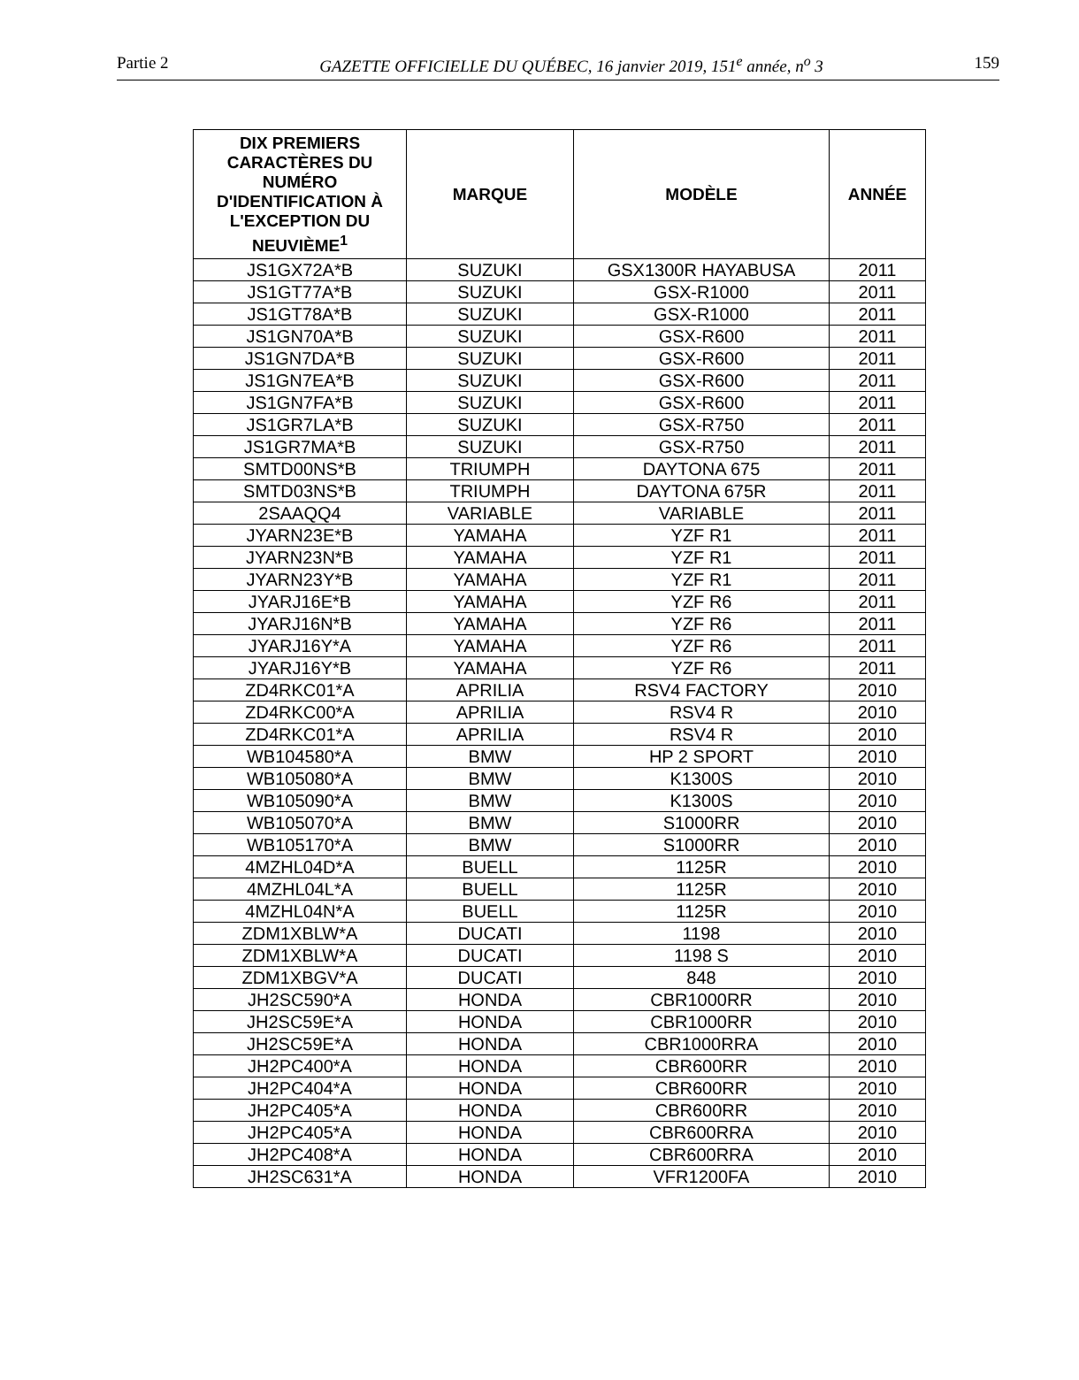Partie 2 GAZETTE OFFICIELLE DU QUÉBEC, 16 janvier 2019, 151<sup>e</sup> année, n<sup>o</sup> 3 159
| DIX PREMIERS CARACTÈRES DU NUMÉRO D'IDENTIFICATION À L'EXCEPTION DU NEUVIÈME<sup>1</sup> | MARQUE | MODÈLE | ANNÉE |
| --- | --- | --- | --- |
| JS1GX72A*B | SUZUKI | GSX1300R HAYABUSA | 2011 |
| JS1GT77A*B | SUZUKI | GSX-R1000 | 2011 |
| JS1GT78A*B | SUZUKI | GSX-R1000 | 2011 |
| JS1GN70A*B | SUZUKI | GSX-R600 | 2011 |
| JS1GN7DA*B | SUZUKI | GSX-R600 | 2011 |
| JS1GN7EA*B | SUZUKI | GSX-R600 | 2011 |
| JS1GN7FA*B | SUZUKI | GSX-R600 | 2011 |
| JS1GR7LA*B | SUZUKI | GSX-R750 | 2011 |
| JS1GR7MA*B | SUZUKI | GSX-R750 | 2011 |
| SMTD00NS*B | TRIUMPH | DAYTONA 675 | 2011 |
| SMTD03NS*B | TRIUMPH | DAYTONA 675R | 2011 |
| 2SAAQQ4 | VARIABLE | VARIABLE | 2011 |
| JYARN23E*B | YAMAHA | YZF R1 | 2011 |
| JYARN23N*B | YAMAHA | YZF R1 | 2011 |
| JYARN23Y*B | YAMAHA | YZF R1 | 2011 |
| JYARJ16E*B | YAMAHA | YZF R6 | 2011 |
| JYARJ16N*B | YAMAHA | YZF R6 | 2011 |
| JYARJ16Y*A | YAMAHA | YZF R6 | 2011 |
| JYARJ16Y*B | YAMAHA | YZF R6 | 2011 |
| ZD4RKC01*A | APRILIA | RSV4 FACTORY | 2010 |
| ZD4RKC00*A | APRILIA | RSV4 R | 2010 |
| ZD4RKC01*A | APRILIA | RSV4 R | 2010 |
| WB104580*A | BMW | HP 2 SPORT | 2010 |
| WB105080*A | BMW | K1300S | 2010 |
| WB105090*A | BMW | K1300S | 2010 |
| WB105070*A | BMW | S1000RR | 2010 |
| WB105170*A | BMW | S1000RR | 2010 |
| 4MZHL04D*A | BUELL | 1125R | 2010 |
| 4MZHL04L*A | BUELL | 1125R | 2010 |
| 4MZHL04N*A | BUELL | 1125R | 2010 |
| ZDM1XBLW*A | DUCATI | 1198 | 2010 |
| ZDM1XBLW*A | DUCATI | 1198 S | 2010 |
| ZDM1XBGV*A | DUCATI | 848 | 2010 |
| JH2SC590*A | HONDA | CBR1000RR | 2010 |
| JH2SC59E*A | HONDA | CBR1000RR | 2010 |
| JH2SC59E*A | HONDA | CBR1000RRA | 2010 |
| JH2PC400*A | HONDA | CBR600RR | 2010 |
| JH2PC404*A | HONDA | CBR600RR | 2010 |
| JH2PC405*A | HONDA | CBR600RR | 2010 |
| JH2PC405*A | HONDA | CBR600RRA | 2010 |
| JH2PC408*A | HONDA | CBR600RRA | 2010 |
| JH2SC631*A | HONDA | VFR1200FA | 2010 |